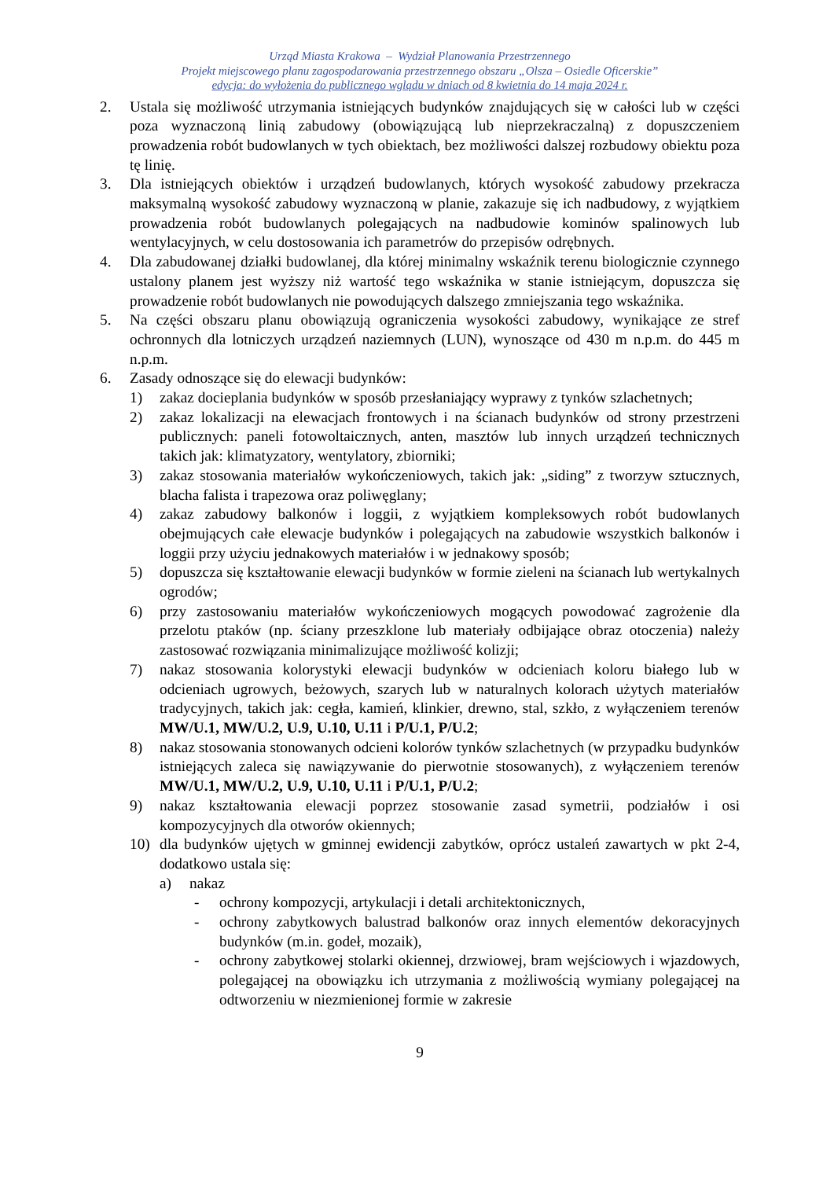Urząd Miasta Krakowa – Wydział Planowania Przestrzennego
Projekt miejscowego planu zagospodarowania przestrzennego obszaru „Olsza – Osiedle Oficerskie”
edycja: do wyłożenia do publicznego wglądu w dniach od 8 kwietnia do 14 maja 2024 r.
2. Ustala się możliwość utrzymania istniejących budynków znajdujących się w całości lub w części poza wyznaczoną linią zabudowy (obowiązującą lub nieprzekraczalną) z dopuszczeniem prowadzenia robót budowlanych w tych obiektach, bez możliwości dalszej rozbudowy obiektu poza tę linię.
3. Dla istniejących obiektów i urządzeń budowlanych, których wysokość zabudowy przekracza maksymalną wysokość zabudowy wyznaczoną w planie, zakazuje się ich nadbudowy, z wyjątkiem prowadzenia robót budowlanych polegających na nadbudowie kominów spalinowych lub wentylacyjnych, w celu dostosowania ich parametrów do przepisów odrębnych.
4. Dla zabudowanej działki budowlanej, dla której minimalny wskaźnik terenu biologicznie czynnego ustalony planem jest wyższy niż wartość tego wskaźnika w stanie istniejącym, dopuszcza się prowadzenie robót budowlanych nie powodujących dalszego zmniejszania tego wskaźnika.
5. Na części obszaru planu obowiązują ograniczenia wysokości zabudowy, wynikające ze stref ochronnych dla lotniczych urządzeń naziemnych (LUN), wynoszące od 430 m n.p.m. do 445 m n.p.m.
6. Zasady odnoszące się do elewacji budynków:
1) zakaz docieplania budynków w sposób przesłaniający wyprawy z tynków szlachetnych;
2) zakaz lokalizacji na elewacjach frontowych i na ścianach budynków od strony przestrzeni publicznych: paneli fotowoltaicznych, anten, masztów lub innych urządzeń technicznych takich jak: klimatyzatory, wentylatory, zbiorniki;
3) zakaz stosowania materiałów wykończeniowych, takich jak: „siding” z tworzyw sztucznych, blacha falista i trapezowa oraz poliwęglany;
4) zakaz zabudowy balkonów i loggii, z wyjątkiem kompleksowych robót budowlanych obejmujących całe elewacje budynków i polegających na zabudowie wszystkich balkonów i loggii przy użyciu jednakowych materiałów i w jednakowy sposób;
5) dopuszcza się kształtowanie elewacji budynków w formie zieleni na ścianach lub wertykalnych ogrodów;
6) przy zastosowaniu materiałów wykończeniowych mogących powodować zagrożenie dla przelotu ptaków (np. ściany przeszklone lub materiały odbijające obraz otoczenia) należy zastosować rozwiązania minimalizujące możliwość kolizji;
7) nakaz stosowania kolorystyki elewacji budynków w odcieniach koloru białego lub w odcieniach ugrowych, beżowych, szarych lub w naturalnych kolorach użytych materiałów tradycyjnych, takich jak: cegła, kamień, klinkier, drewno, stal, szkło, z wyłączeniem terenów MW/U.1, MW/U.2, U.9, U.10, U.11 i P/U.1, P/U.2;
8) nakaz stosowania stonowanych odcieni kolorów tynków szlachetnych (w przypadku budynków istniejących zaleca się nawiązywanie do pierwotnie stosowanych), z wyłączeniem terenów MW/U.1, MW/U.2, U.9, U.10, U.11 i P/U.1, P/U.2;
9) nakaz kształtowania elewacji poprzez stosowanie zasad symetrii, podziałów i osi kompozycyjnych dla otworów okiennych;
10) dla budynków ujętych w gminnej ewidencji zabytków, oprócz ustaleń zawartych w pkt 2-4, dodatkowo ustala się:
a) nakaz
- ochrony kompozycji, artykulacji i detali architektonicznych,
- ochrony zabytkowych balustrad balkonów oraz innych elementów dekoracyjnych budynków (m.in. godeł, mozaik),
- ochrony zabytkowej stolarki okiennej, drzwiowej, bram wejściowych i wjazdowych, polegającej na obowiązku ich utrzymania z możliwością wymiany polegającej na odtworzeniu w niezmienionej formie w zakresie
9